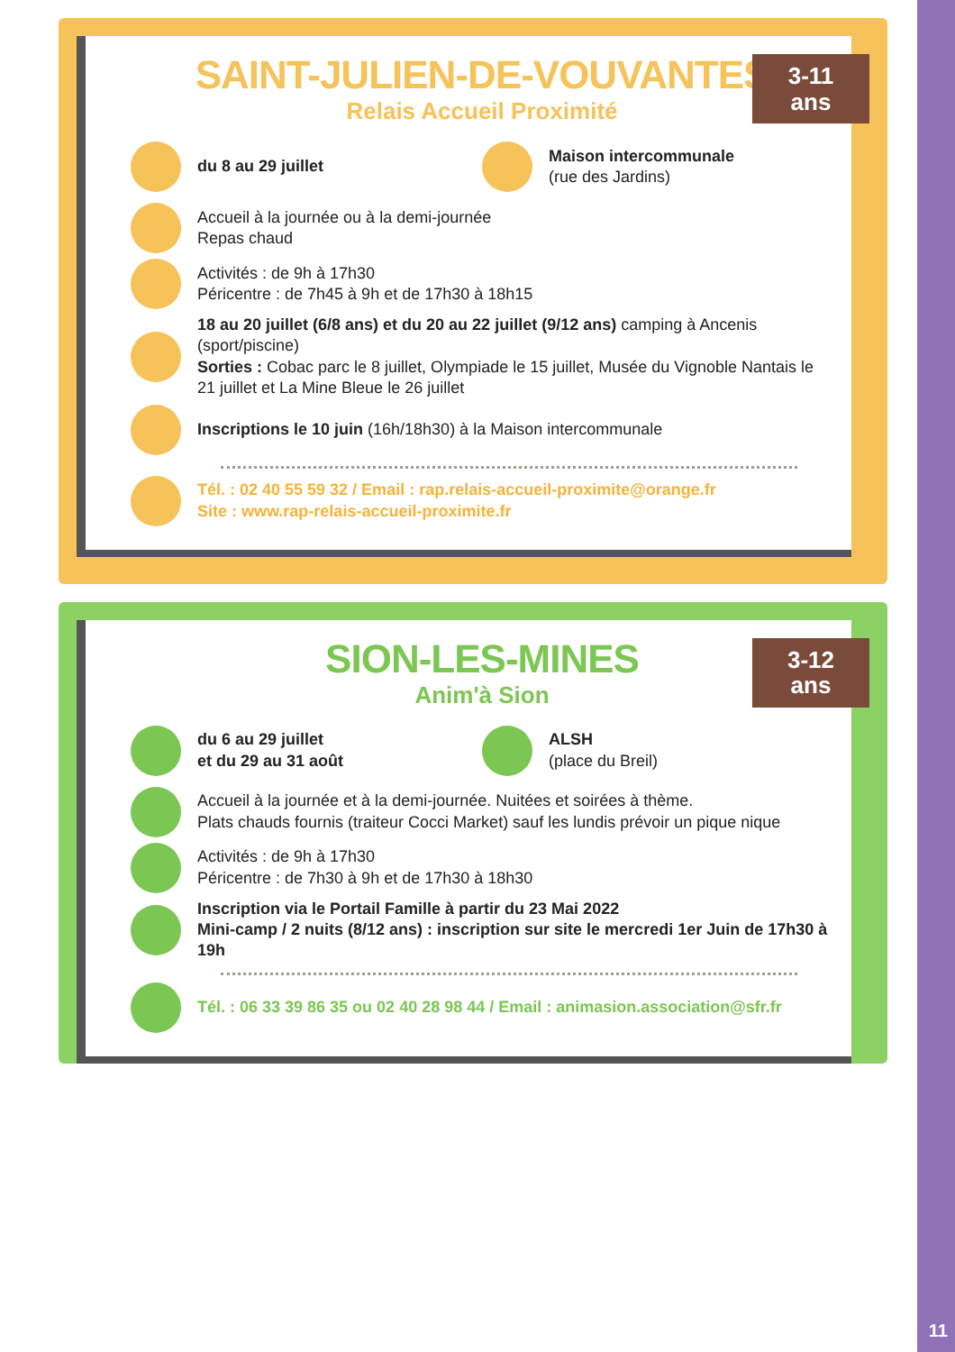11
3-11
ans
SAINT-JULIEN-DE-VOUVANTES
Relais Accueil Proximité
du 8 au 29 juillet Maison intercommunale
(rue des Jardins)
Accueil à la journée ou à la demi-journée
Repas chaud
Activités : de 9h à 17h30
Péricentre : de 7h45 à 9h et de 17h30 à 18h15
18 au 20 juillet (6/8 ans) et du 20 au 22 juillet (9/12 ans) camping à Ancenis (sport/piscine)
Sorties : Cobac parc le 8 juillet, Olympiade le 15 juillet, Musée du Vignoble Nantais le 21 juillet et La Mine Bleue le 26 juillet
Inscriptions le 10 juin (16h/18h30) à la Maison intercommunale
Tél. : 02 40 55 59 32 / Email : rap.relais-accueil-proximite@orange.fr
Site : www.rap-relais-accueil-proximite.fr
3-12
ans
SION-LES-MINES
Anim'à Sion
du 6 au 29 juillet
et du 29 au 31 août
ALSH
(place du Breil)
Accueil à la journée et à la demi-journée. Nuitées et soirées à thème.
Plats chauds fournis (traiteur Cocci Market) sauf les lundis prévoir un pique nique
Activités : de 9h à 17h30
Péricentre : de 7h30 à 9h et de 17h30 à 18h30
Inscription via le Portail Famille à partir du 23 Mai 2022
Mini-camp / 2 nuits (8/12 ans) : inscription sur site le mercredi 1er Juin de 17h30 à 19h
Tél. : 06 33 39 86 35 ou 02 40 28 98 44 / Email : animasion.association@sfr.fr